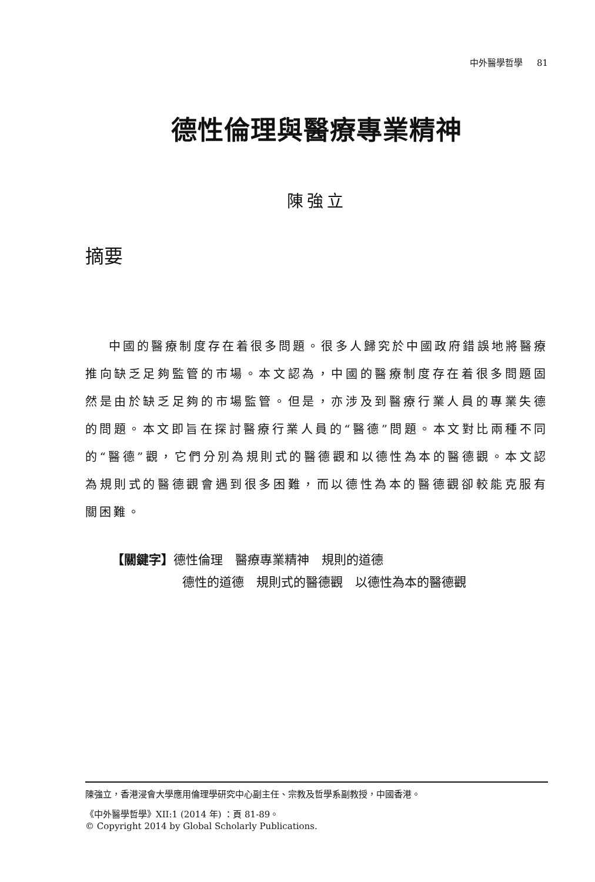中外醫學哲學 81
德性倫理與醫療專業精神
陳強立
摘要
中國的醫療制度存在着很多問題。很多人歸究於中國政府錯誤地將醫療推向缺乏足夠監管的市場。本文認為，中國的醫療制度存在着很多問題固然是由於缺乏足夠的市場監管。但是，亦涉及到醫療行業人員的專業失德的問題。本文即旨在探討醫療行業人員的“醫德”問題。本文對比兩種不同的“醫德”觀，它們分別為規則式的醫德觀和以德性為本的醫德觀。本文認為規則式的醫德觀會遇到很多困難，而以德性為本的醫德觀卻較能克服有關困難。
【關鍵字】德性倫理　醫療專業精神　規則的道德
德性的道德　規則式的醫德觀　以德性為本的醫德觀
陳強立，香港浸會大學應用倫理學研究中心副主任、宗教及哲學系副教授，中國香港。
《中外醫學哲學》XII:1 (2014 年) ：頁 81-89。
© Copyright 2014 by Global Scholarly Publications.